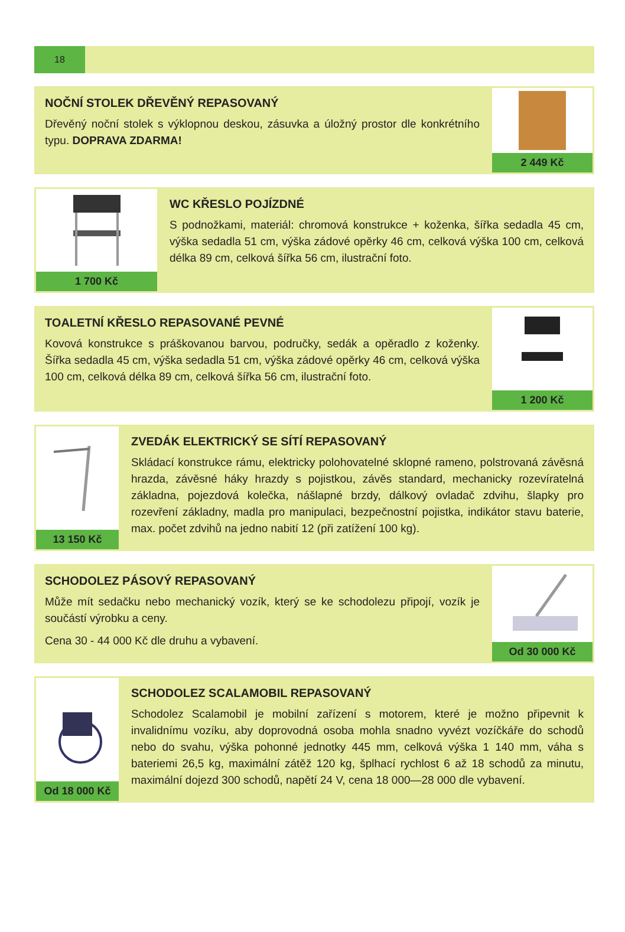18
NOČNÍ STOLEK DŘEVĚNÝ REPASOVANÝ
Dřevěný noční stolek s výklopnou deskou, zásuvka a úložný prostor dle konkrétního typu. DOPRAVA ZDARMA!
2 449 Kč
1 700 Kč
WC KŘESLO POJÍZDNÉ
S podnožkami, materiál: chromová konstrukce + koženka, šířka sedadla 45 cm, výška sedadla 51 cm, výška zádové opěrky 46 cm, celková výška 100 cm, celková délka 89 cm, celková šířka 56 cm, ilustrační foto.
TOALETNÍ KŘESLO REPASOVANÉ PEVNÉ
Kovová konstrukce s práškovanou barvou, područky, sedák a opěradlo z koženky. Šířka sedadla 45 cm, výška sedadla 51 cm, výška zádové opěrky 46 cm, celková výška 100 cm, celková délka 89 cm, celková šířka 56 cm, ilustrační foto.
1 200 Kč
13 150 Kč
ZVEDÁK ELEKTRICKÝ SE SÍTÍ REPASOVANÝ
Skládací konstrukce rámu, elektricky polohovatelné sklopné rameno, polstrovaná závěsná hrazda, závěsné háky hrazdy s pojistkou, závěs standard, mechanicky rozevíratelná základna, pojezdová kolečka, nášlapné brzdy, dálkový ovladač zdvihu, šlapky pro rozevření základny, madla pro manipulaci, bezpečnostní pojistka, indikátor stavu baterie, max. počet zdvihů na jedno nabití 12 (při zatížení 100 kg).
SCHODOLEZ PÁSOVÝ REPASOVANÝ
Může mít sedačku nebo mechanický vozík, který se ke schodolezu připojí, vozík je součástí výrobku a ceny.
Cena 30 - 44 000 Kč dle druhu a vybavení.
Od 30 000 Kč
Od 18 000 Kč
SCHODOLEZ SCALAMOBIL REPASOVANÝ
Schodolez Scalamobil je mobilní zařízení s motorem, které je možno připevnit k invalidnímu vozíku, aby doprovodná osoba mohla snadno vyvézt vozíčkáře do schodů nebo do svahu, výška pohonné jednotky 445 mm, celková výška 1 140 mm, váha s bateriemi 26,5 kg, maximální zátěž 120 kg, šplhací rychlost 6 až 18 schodů za minutu, maximální dojezd 300 schodů, napětí 24 V, cena 18 000—28 000 dle vybavení.